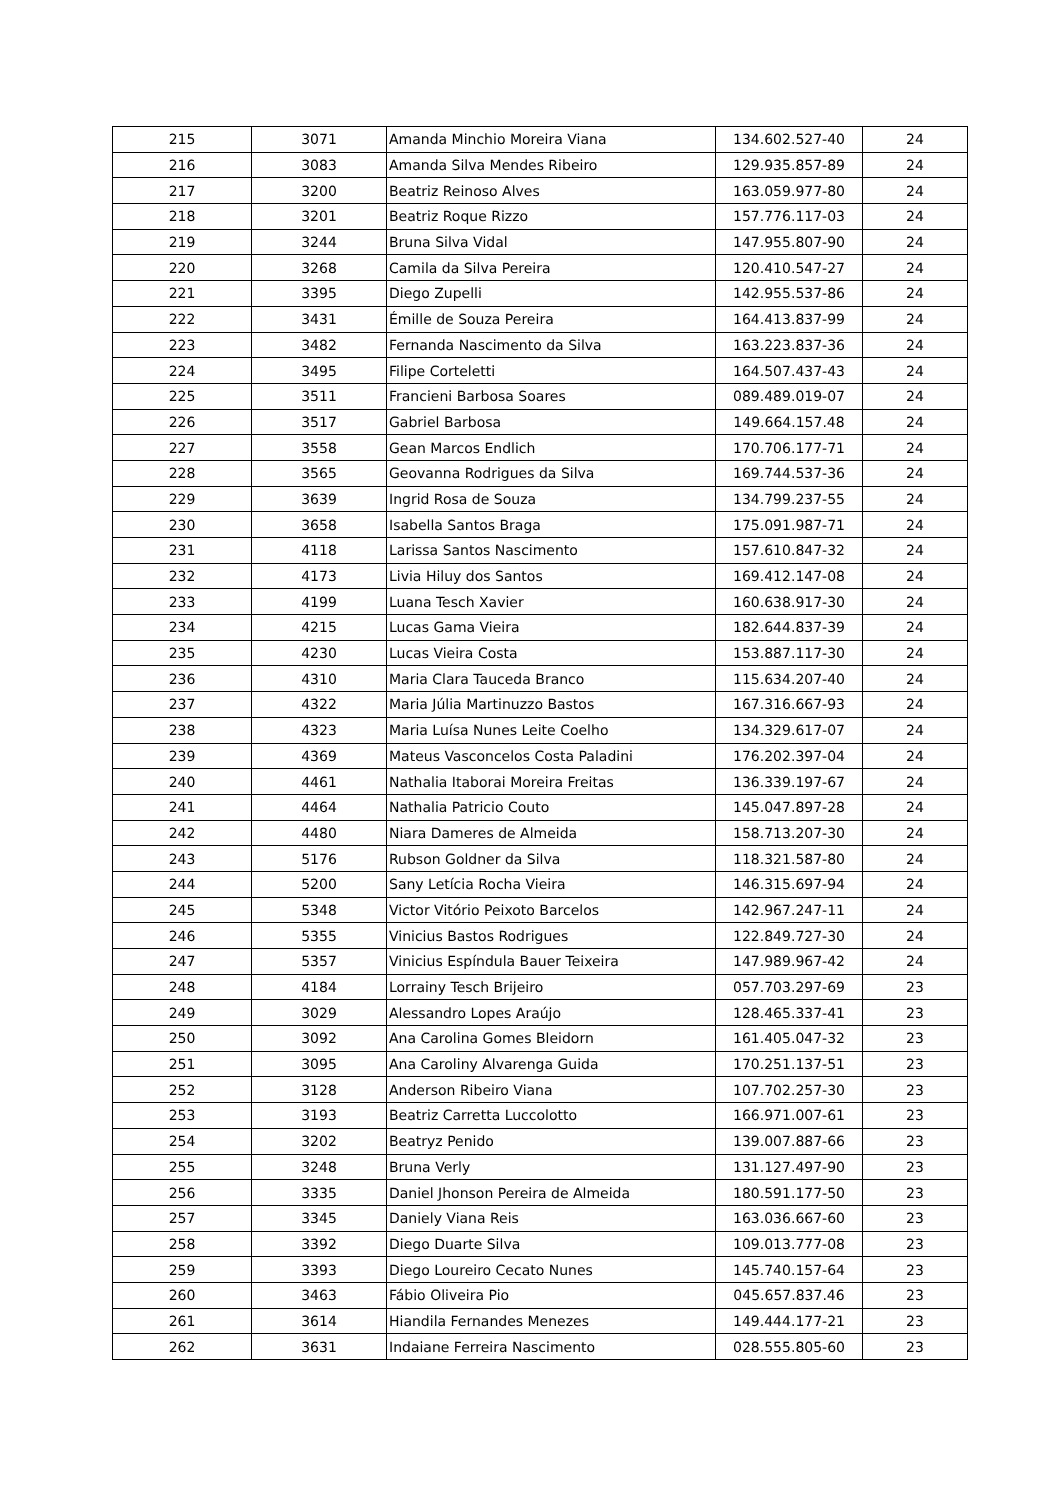| 215 | 3071 | Amanda Minchio Moreira Viana | 134.602.527-40 | 24 |
| 216 | 3083 | Amanda Silva Mendes Ribeiro | 129.935.857-89 | 24 |
| 217 | 3200 | Beatriz Reinoso Alves | 163.059.977-80 | 24 |
| 218 | 3201 | Beatriz Roque Rizzo | 157.776.117-03 | 24 |
| 219 | 3244 | Bruna Silva Vidal | 147.955.807-90 | 24 |
| 220 | 3268 | Camila da Silva Pereira | 120.410.547-27 | 24 |
| 221 | 3395 | Diego Zupelli | 142.955.537-86 | 24 |
| 222 | 3431 | Émille de Souza Pereira | 164.413.837-99 | 24 |
| 223 | 3482 | Fernanda Nascimento da Silva | 163.223.837-36 | 24 |
| 224 | 3495 | Filipe Corteletti | 164.507.437-43 | 24 |
| 225 | 3511 | Francieni Barbosa Soares | 089.489.019-07 | 24 |
| 226 | 3517 | Gabriel Barbosa | 149.664.157.48 | 24 |
| 227 | 3558 | Gean Marcos Endlich | 170.706.177-71 | 24 |
| 228 | 3565 | Geovanna Rodrigues da Silva | 169.744.537-36 | 24 |
| 229 | 3639 | Ingrid Rosa de Souza | 134.799.237-55 | 24 |
| 230 | 3658 | Isabella Santos Braga | 175.091.987-71 | 24 |
| 231 | 4118 | Larissa Santos Nascimento | 157.610.847-32 | 24 |
| 232 | 4173 | Livia Hiluy dos Santos | 169.412.147-08 | 24 |
| 233 | 4199 | Luana Tesch Xavier | 160.638.917-30 | 24 |
| 234 | 4215 | Lucas Gama Vieira | 182.644.837-39 | 24 |
| 235 | 4230 | Lucas Vieira Costa | 153.887.117-30 | 24 |
| 236 | 4310 | Maria Clara Tauceda Branco | 115.634.207-40 | 24 |
| 237 | 4322 | Maria Júlia Martinuzzo Bastos | 167.316.667-93 | 24 |
| 238 | 4323 | Maria Luísa Nunes Leite Coelho | 134.329.617-07 | 24 |
| 239 | 4369 | Mateus Vasconcelos Costa Paladini | 176.202.397-04 | 24 |
| 240 | 4461 | Nathalia Itaborai Moreira Freitas | 136.339.197-67 | 24 |
| 241 | 4464 | Nathalia Patricio Couto | 145.047.897-28 | 24 |
| 242 | 4480 | Niara Dameres de Almeida | 158.713.207-30 | 24 |
| 243 | 5176 | Rubson Goldner da Silva | 118.321.587-80 | 24 |
| 244 | 5200 | Sany Letícia Rocha Vieira | 146.315.697-94 | 24 |
| 245 | 5348 | Victor Vitório Peixoto Barcelos | 142.967.247-11 | 24 |
| 246 | 5355 | Vinicius Bastos Rodrigues | 122.849.727-30 | 24 |
| 247 | 5357 | Vinicius Espíndula Bauer Teixeira | 147.989.967-42 | 24 |
| 248 | 4184 | Lorrainy Tesch Brijeiro | 057.703.297-69 | 23 |
| 249 | 3029 | Alessandro Lopes Araújo | 128.465.337-41 | 23 |
| 250 | 3092 | Ana Carolina Gomes Bleidorn | 161.405.047-32 | 23 |
| 251 | 3095 | Ana Caroliny Alvarenga Guida | 170.251.137-51 | 23 |
| 252 | 3128 | Anderson Ribeiro Viana | 107.702.257-30 | 23 |
| 253 | 3193 | Beatriz Carretta Luccolotto | 166.971.007-61 | 23 |
| 254 | 3202 | Beatryz Penido | 139.007.887-66 | 23 |
| 255 | 3248 | Bruna Verly | 131.127.497-90 | 23 |
| 256 | 3335 | Daniel Jhonson Pereira de Almeida | 180.591.177-50 | 23 |
| 257 | 3345 | Daniely Viana Reis | 163.036.667-60 | 23 |
| 258 | 3392 | Diego Duarte Silva | 109.013.777-08 | 23 |
| 259 | 3393 | Diego Loureiro Cecato Nunes | 145.740.157-64 | 23 |
| 260 | 3463 | Fábio Oliveira Pio | 045.657.837.46 | 23 |
| 261 | 3614 | Hiandila Fernandes Menezes | 149.444.177-21 | 23 |
| 262 | 3631 | Indaiane Ferreira Nascimento | 028.555.805-60 | 23 |